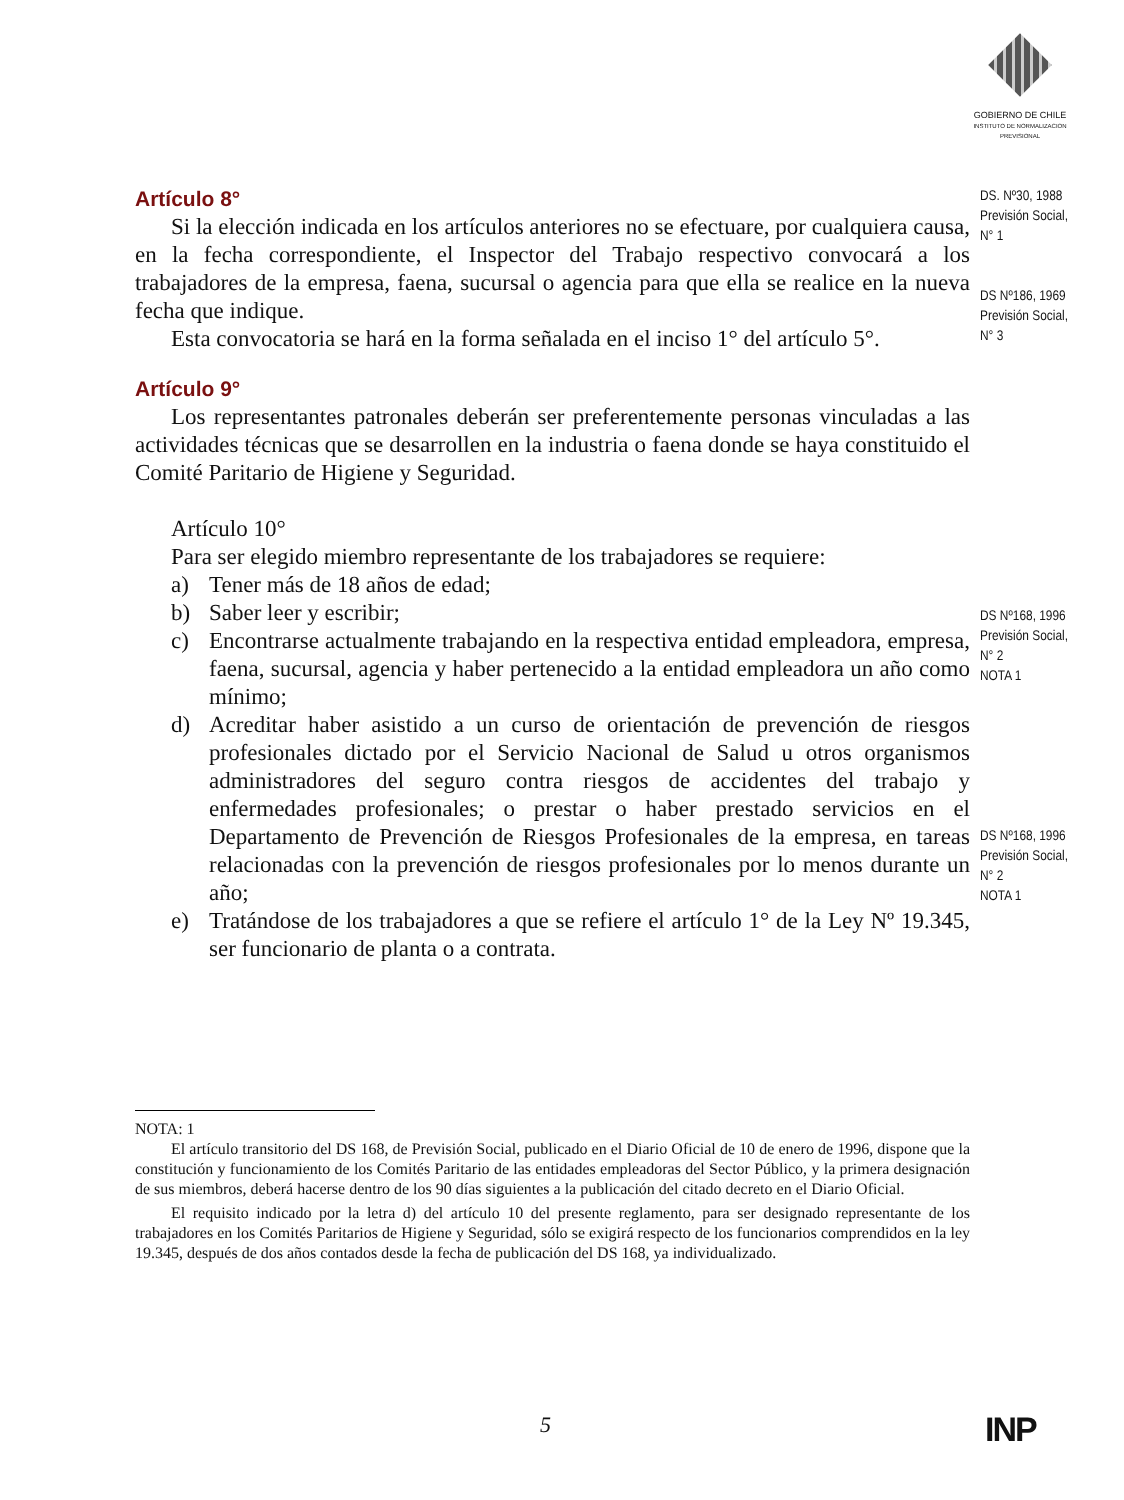GOBIERNO DE CHILE
INSTITUTO DE NORMALIZACION PREVISIONAL
Artículo 8°
Si la elección indicada en los artículos anteriores no se efectuare, por cualquiera causa, en la fecha correspondiente, el Inspector del Trabajo respectivo convocará a los trabajadores de la empresa, faena, sucursal o agencia para que ella se realice en la nueva fecha que indique.
Esta convocatoria se hará en la forma señalada en el inciso 1° del artículo 5°.
Artículo 9°
Los representantes patronales deberán ser preferentemente personas vinculadas a las actividades técnicas que se desarrollen en la industria o faena donde se haya constituido el Comité Paritario de Higiene y Seguridad.
Artículo 10°
Para ser elegido miembro representante de los trabajadores se requiere:
a) Tener más de 18 años de edad;
b) Saber leer y escribir;
c) Encontrarse actualmente trabajando en la respectiva entidad empleadora, empresa, faena, sucursal, agencia y haber pertenecido a la entidad empleadora un año como mínimo;
d) Acreditar haber asistido a un curso de orientación de prevención de riesgos profesionales dictado por el Servicio Nacional de Salud u otros organismos administradores del seguro contra riesgos de accidentes del trabajo y enfermedades profesionales; o prestar o haber prestado servicios en el Departamento de Prevención de Riesgos Profesionales de la empresa, en tareas relacionadas con la prevención de riesgos profesionales por lo menos durante un año;
e) Tratándose de los trabajadores a que se refiere el artículo 1° de la Ley Nº 19.345, ser funcionario de planta o a contrata.
DS. Nº30, 1988
Previsión Social,
N° 1
DS Nº186, 1969
Previsión Social,
N° 3
DS Nº168, 1996
Previsión Social,
N° 2
NOTA 1
DS Nº168, 1996
Previsión Social,
N° 2
NOTA 1
NOTA: 1
El artículo transitorio del DS 168, de Previsión Social, publicado en el Diario Oficial de 10 de enero de 1996, dispone que la constitución y funcionamiento de los Comités Paritario de las entidades empleadoras del Sector Público, y la primera designación de sus miembros, deberá hacerse dentro de los 90 días siguientes a la publicación del citado decreto en el Diario Oficial.
El requisito indicado por la letra d) del artículo 10 del presente reglamento, para ser designado representante de los trabajadores en los Comités Paritarios de Higiene y Seguridad, sólo se exigirá respecto de los funcionarios comprendidos en la ley 19.345, después de dos años contados desde la fecha de publicación del DS 168, ya individualizado.
5 INP